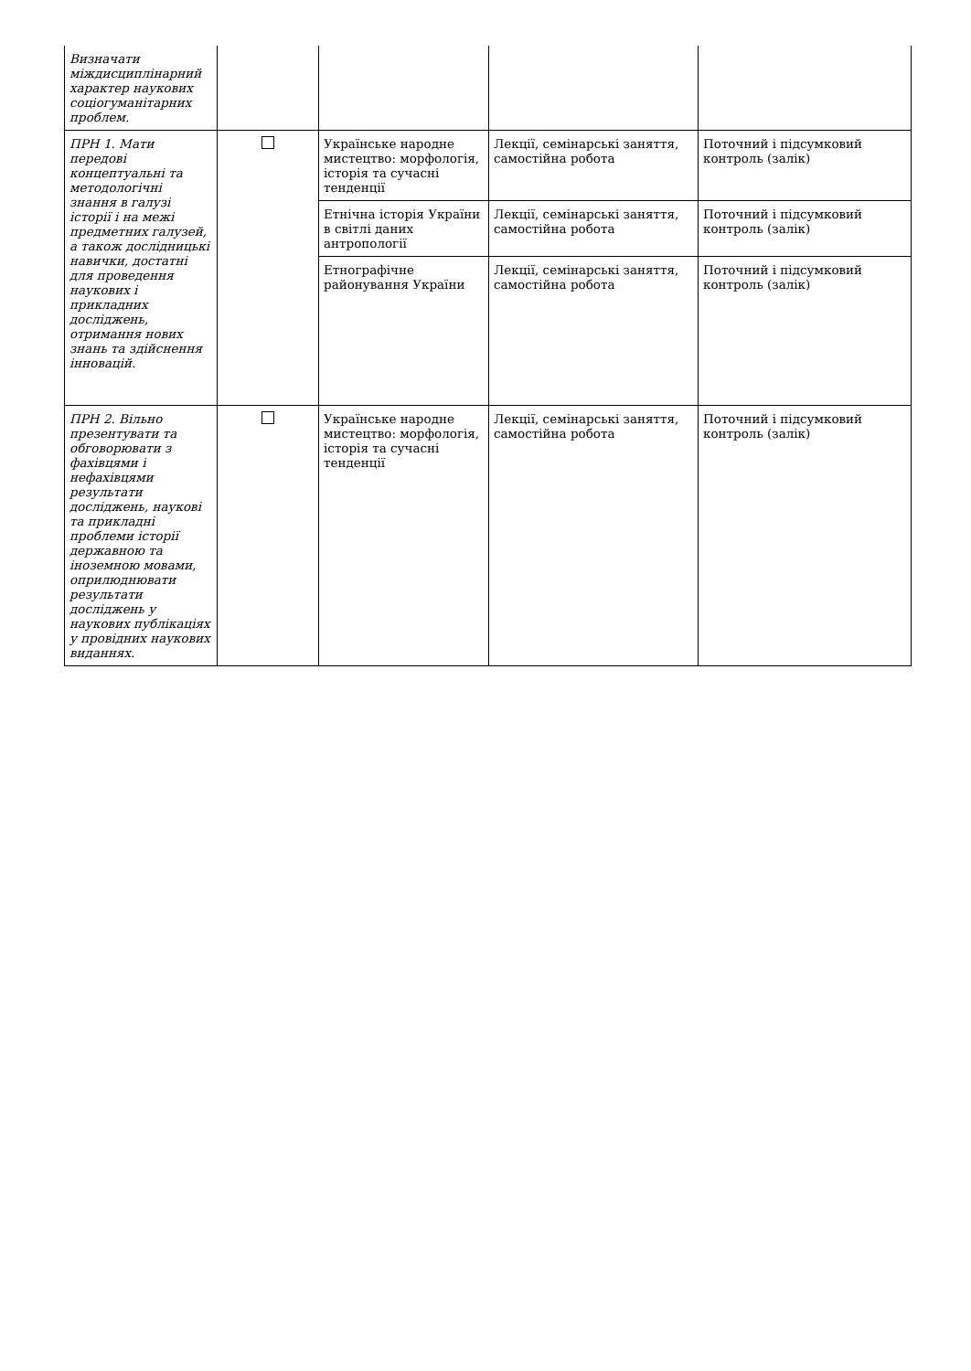| Визначати міждисциплінарний характер наукових соціогуманітарних проблем. | | | | |
| ПРН 1. Мати передові концептуальні та методологічні знання в галузі історії і на межі предметних галузей, а також дослідницькі навички, достатні для проведення наукових і прикладних досліджень, отримання нових знань та здійснення інновацій. | | Українське народне мистецтво: морфологія, історія та сучасні тенденції | Лекції, семінарські заняття, самостійна робота | Поточний і підсумковий контроль (залік) |
| | | Етнічна історія України в світлі даних антропології | Лекції, семінарські заняття, самостійна робота | Поточний і підсумковий контроль (залік) |
| | | Етнографічне районування України | Лекції, семінарські заняття, самостійна робота | Поточний і підсумковий контроль (залік) |
| ПРН 2. Вільно презентувати та обговорювати з фахівцями і нефахівцями результати досліджень, наукові та прикладні проблеми історії державною та іноземною мовами, оприлюднювати результати досліджень у наукових публікаціях у провідних наукових виданнях. | | Українське народне мистецтво: морфологія, історія та сучасні тенденції | Лекції, семінарські заняття, самостійна робота | Поточний і підсумковий контроль (залік) |